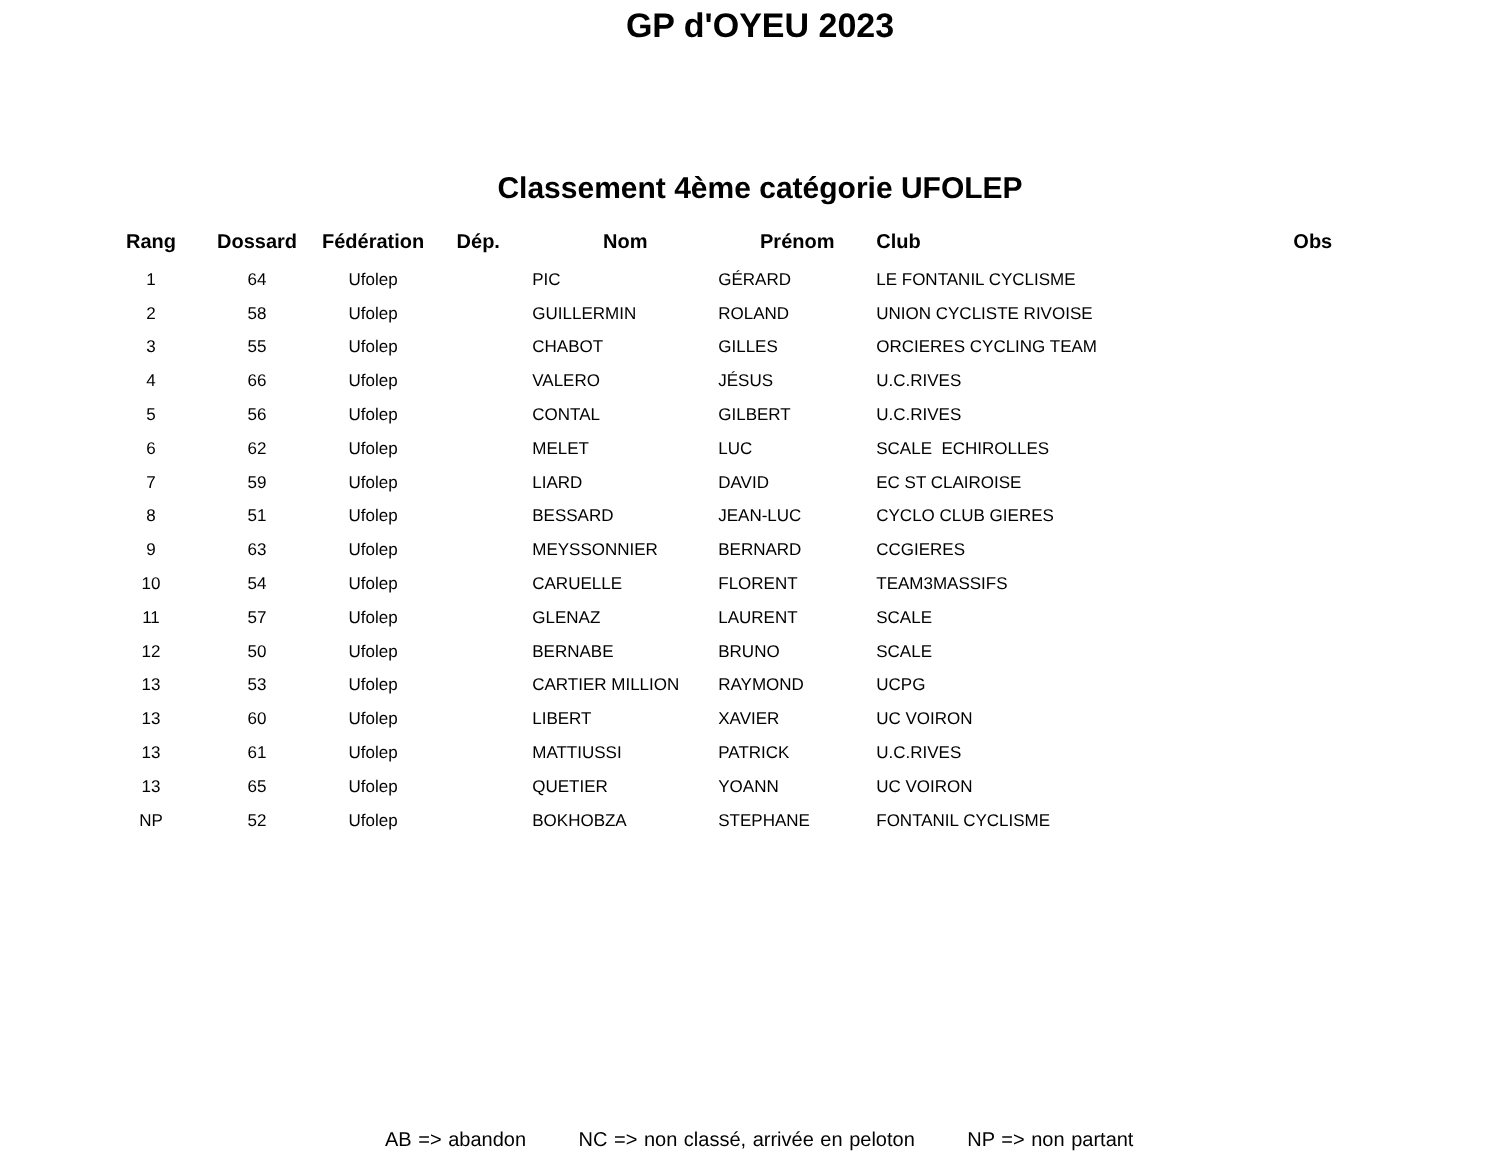GP d'OYEU 2023
Classement 4ème catégorie UFOLEP
| Rang | Dossard | Fédération | Dép. | Nom | Prénom | Club | Obs |
| --- | --- | --- | --- | --- | --- | --- | --- |
| 1 | 64 | Ufolep | | PIC | GÉRARD | LE FONTANIL CYCLISME | |
| 2 | 58 | Ufolep | | GUILLERMIN | ROLAND | UNION CYCLISTE RIVOISE | |
| 3 | 55 | Ufolep | | CHABOT | GILLES | ORCIERES CYCLING TEAM | |
| 4 | 66 | Ufolep | | VALERO | JÉSUS | U.C.RIVES | |
| 5 | 56 | Ufolep | | CONTAL | GILBERT | U.C.RIVES | |
| 6 | 62 | Ufolep | | MELET | LUC | SCALE ECHIROLLES | |
| 7 | 59 | Ufolep | | LIARD | DAVID | EC ST CLAIROISE | |
| 8 | 51 | Ufolep | | BESSARD | JEAN-LUC | CYCLO CLUB GIERES | |
| 9 | 63 | Ufolep | | MEYSSONNIER | BERNARD | CCGIERES | |
| 10 | 54 | Ufolep | | CARUELLE | FLORENT | TEAM3MASSIFS | |
| 11 | 57 | Ufolep | | GLENAZ | LAURENT | SCALE | |
| 12 | 50 | Ufolep | | BERNABE | BRUNO | SCALE | |
| 13 | 53 | Ufolep | | CARTIER MILLION | RAYMOND | UCPG | |
| 13 | 60 | Ufolep | | LIBERT | XAVIER | UC VOIRON | |
| 13 | 61 | Ufolep | | MATTIUSSI | PATRICK | U.C.RIVES | |
| 13 | 65 | Ufolep | | QUETIER | YOANN | UC VOIRON | |
| NP | 52 | Ufolep | | BOKHOBZA | STEPHANE | FONTANIL CYCLISME | |
AB => abandon NC => non classé, arrivée en peloton NP => non partant